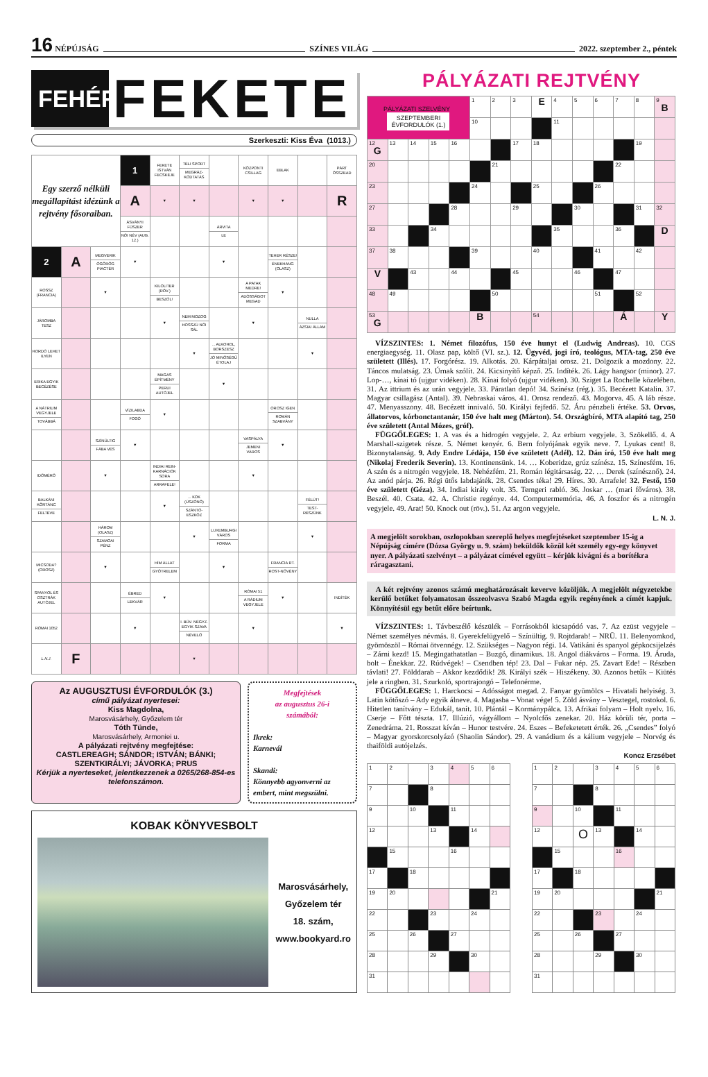16 NÉPÚJSÁG SZÍNES VILÁG 2022. szeptember 2., péntek
FEHÉR
FEKETE
Szerkeszti: Kiss Éva (1013.)
| Egy szerző nélküli megállapítást idézünk a rejtvény fősoraiban. | | | 1 | FEKETE ISTVÁN FECSKÉJE | TÉLI SPORT MEGRÁZ-KÓDTATÁS | | KÖZPONTI CSILLAG | EBLAK | | PÁRT ÖSSZEAD |
| | | | A | ▼ | ▼ | | ▼ | ▼ | | R |
| | | | ÁSVÁNYI FŰSZER NŐI NÉV (AUG. 12.) | | | ÁRVITA LE | | | | |
| 2 | A | MEGVERIK ÓGÖRÖG PIACTÉR | ▼ | | | ▼ | | TEHER RÉSZE! ÉNEKHANG (OLASZ) | | |
| ROSSZ (FRANCIA) | | ▼ | | KILOLITER (RÖV.) BESZÓL! | | | A PATAK MEDRE! ADÓSSÁGOT MEGAD | ▼ | | |
| JÁROMBA TESZ | | | | ▼ | NEM MOZOG HOSSZÚ NŐI SÁL | | ▼ | | NULLA ÁZSIAI ÁLLAM | |
| HORDÓ LEHET ILYEN | | | | | ▼ | ... ALKOHOL, BORSZESZ JÓ MINŐSÉGŰ ÉTOLAJ | | | ▼ | |
| ERIKA EGYIK BECÉZÉSE | | | | MAGAS ÉPÍTMÉNY PERUI AUTÓJEL | | ▼ | | | | |
| A NÁTRIUM VEGYJELE TOVÁBBÁ | | | VÍZILABDA FOGÓ | ▼ | | | | OROSZ IGEN ROMÁN SZABVÁNY | | |
| | | SZÍNÜLTIG FÁBA VÉS | ▼ | | | | VASPÁLYA JEMENI VÁROS | ▼ | | |
| IDŐMÉRŐ | | ▼ | | INDIAI REIN-KARNÁCIÓK SORA ARRAFELE! | | | ▼ | | | |
| BALKÁNI KÖRTÁNC FELTÉVE | | | | ▼ | ... KOK (ÚSZÓNŐ) SZÁNTÓ-ESZKÖZ | | | | FÉLÚT! TEST-RÉSZÜNK | |
| | | HÁROM (OLASZ) SZAMOAI PÉNZ | | | ▼ | LUXEMBURGI VÁROS FORMA | | | ▼ | |
| MICSODA? (OROSZ) | | ▼ | | HÍM ÁLLAT GYÖTRELEM | | ▼ | | FRANCIA RT. ROST-NÖVÉNY | | |
| SPANYOL ÉS OSZTRÁK AUTÓJEL | | | ÉBRED LEKVÁR | ▼ | | | RÓMAI 51 A RÁDIUM VEGYJELE | ▼ | | INDÍTÉK |
| RÓMAI 1052 | | | ▼ | | I. BŰV. NÉGYZ. EGYIK SZAVA NÉVELŐ | | ▼ | | | ▼ |
| L.N.J. | F | | | | ▼ | | | | | |
Az AUGUSZTUSI ÉVFORDULÓK (3.)
című pályázat nyertesei:
Kiss Magdolna,
Marosvásárhely, Győzelem tér
Tóth Tünde,
Marosvásárhely, Armoniei u.
A pályázati rejtvény megfejtése:
CASTLEREAGH; SÁNDOR; ISTVÁN; BÁNKI; SZENTKIRÁLYI; JÁVORKA; PRUS
Kérjük a nyerteseket, jelentkezzenek a 0265/268-854-es telefonszámon.
Megfejtések
az augusztus 26-i
számából:
Ikrek:
Karnevál
Skandi:
Könnyebb agyonverni az embert, mint megszülni.
KOBAK KÖNYVESBOLT
Marosvásárhely,
Győzelem tér
18. szám,
www.bookyard.ro
PÁLYÁZATI REJTVÉNY
| PÁLYÁZATI SZELVÉNY SZEPTEMBERI ÉVFORDULÓK (1.) | | | | | 1 | 2 | 3 | E | 4 | 5 | 6 | 7 | 8 | 9 B |
| | | | | | 10 | | | | 11 | | | | | |
| 12 G | 13 | 14 | 15 | 16 | | | 17 | 18 | | | | | 19 | |
| 20 | | | | | | 21 | | | | | | 22 | | |
| 23 | | | | | 24 | | | 25 | | | 26 | | | |
| 27 | | | | 28 | | | 29 | | | 30 | | | 31 | 32 |
| 33 | | | 34 | | | | | | 35 | | | 36 | | D |
| 37 | 38 | | | | 39 | | | 40 | | | 41 | | 42 | |
| V | | 43 | | 44 | | | 45 | | | 46 | | 47 | | |
| 48 | 49 | | | | | 50 | | | | | 51 | | 52 | |
| 53 G | | | | | B | | | 54 | | | | Á | | Y |
VÍZSZINTES: 1. Német filozófus, 150 éve hunyt el (Ludwig Andreas). 10. CGS energiaegység. 11. Olasz pap, költő (VI. sz.). 12. Ügyvéd, jogi író, teológus, MTA-tag, 250 éve született (Illés). 17. Forgórész. 19. Alkotás. 20. Kárpátaljai orosz. 21. Dolgozik a mozdony. 22. Táncos mulatság. 23. Úrnak szólít. 24. Kicsinyítő képző. 25. Indíték. 26. Lágy hangsor (minor). 27. Lop-…, kínai tó (ujgur vidéken). 28. Kínai folyó (ujgur vidéken). 30. Sziget La Rochelle közelében. 31. Az ittrium és az urán vegyjele. 33. Páratlan depó! 34. Színész (rég.). 35. Becézett Katalin. 37. Magyar csillagász (Antal). 39. Nebraskai város. 41. Orosz rendező. 43. Mogorva. 45. A láb része. 47. Menyasszony. 48. Becézett innivaló. 50. Királyi fejfedő. 52. Áru pénzbeli értéke. 53. Orvos, állatorvos, kórbonctantanár, 150 éve halt meg (Márton). 54. Országbíró, MTA alapító tag, 250 éve született (Antal Mózes, gróf).
FÜGGŐLEGES: 1. A vas és a hidrogén vegyjele. 2. Az erbium vegyjele. 3. Szökellő. 4. A Marshall-szigetek része. 5. Német kenyér. 6. Bern folyójának egyik neve. 7. Lyukas cent! 8. Bizonytalanság. 9. Ady Endre Lédája, 150 éve született (Adél). 12. Dán író, 150 éve halt meg (Nikolaj Frederik Severin). 13. Kontinensünk. 14. … Koberidze, grúz színész. 15. Színesfém. 16. A szén és a nitrogén vegyjele. 18. Nehézfém. 21. Román légitársaság. 22. … Derek (színésznő). 24. Az anód párja. 26. Régi ütős labdajáték. 28. Csendes téka! 29. Híres. 30. Arrafele! 32. Festő, 150 éve született (Géza). 34. Indiai király volt. 35. Terngeri rabló. 36. Joskar … (mari főváros). 38. Beszél. 40. Csata. 42. A. Christie regénye. 44. Computermemória. 46. A foszfor és a nitrogén vegyjele. 49. Arat! 50. Knock out (röv.). 51. Az argon vegyjele.
L. N. J.
A megjelölt sorokban, oszlopokban szereplő helyes megfejtéseket szeptember 15-ig a Népújság címére (Dózsa György u. 9. szám) beküldők közül két személy egy-egy könyvet nyer. A pályázati szelvényt – a pályázat címével együtt – kérjük kivágni és a borítékra ráragasztani.
A két rejtvény azonos számú meghatározásait keverve közöljük. A megjelölt négyzetekbe kerülő betűket folyamatosan összeolvasva Szabó Magda egyik regényének a címét kapjuk. Könnyítésül egy betűt előre beírtunk.
VÍZSZINTES: 1. Távbeszélő készülék – Forrásokból kicsapódó vas. 7. Az ezüst vegyjele – Német személyes névmás. 8. Gyerekfelügyelő – Színültig. 9. Rojtdarab! – NRÜ. 11. Belenyomkod, gyömöszöl – Római ötvennégy. 12. Szükséges – Nagyon régi. 14. Vatikáni és spanyol gépkocsijelzés – Zárni kezd! 15. Megingathatatlan – Buzgó, dinamikus. 18. Angol diákváros – Forma. 19. Áruda, bolt – Énekkar. 22. Rúdvégek! – Csendben tép! 23. Dal – Fukar nép. 25. Zavart Ede! – Részben távlati! 27. Földdarab – Akkor kezdődik! 28. Királyi szék – Hiszékeny. 30. Azonos betűk – Kiütés jele a ringben. 31. Szurkoló, sportrajongó – Telefonérme.
FÜGGŐLEGES: 1. Harckocsi – Adósságot megad. 2. Fanyar gyümölcs – Hivatali helyiség. 3. Latin kötőszó – Ady egyik álneve. 4. Magasba – Vonat vége! 5. Zöld ásvány – Vesztegel, rostokol. 6. Hitetlen tanítvány – Edukál, tanít. 10. Plántál – Kormánypálca. 13. Afrikai folyam – Holt nyelv. 16. Cserje – Főtt tészta. 17. Illúzió, vágyállom – Nyolcfős zenekar. 20. Ház körüli tér, porta – Zenedráma. 21. Rosszat kíván – Hunor testvére. 24. Eszes – Befeketetett érték. 26. „Csendes” folyó – Magyar gyorskorcsolyázó (Shaolin Sándor). 29. A vanádium és a kálium vegyjele – Norvég és thaiföldi autójelzés.
Koncz Erzsébet
| 1 | 2 | | 3 | 4 | 5 | 6 |
| 7 | | | 8 | | | |
| 9 | | 10 | | 11 | | |
| 12 | | | 13 | | 14 | |
| | 15 | | | 16 | | |
| 17 | | 18 | | | | |
| 19 | 20 | | | | | 21 |
| 22 | | | 23 | | 24 | |
| 25 | | 26 | | 27 | | |
| 28 | | | 29 | | 30 | |
| 31 | | | | | | |
| 1 | 2 | | 3 | 4 | 5 | 6 |
| 7 | | | 8 | | | |
| 9 | | 10 | | 11 | | |
| 12 | | O | 13 | | 14 | |
| | 15 | | | 16 | | |
| 17 | | 18 | | | | |
| 19 | 20 | | | | | 21 |
| 22 | | | 23 | | 24 | |
| 25 | | 26 | | 27 | | |
| 28 | | | 29 | | 30 | |
| 31 | | | | | | |